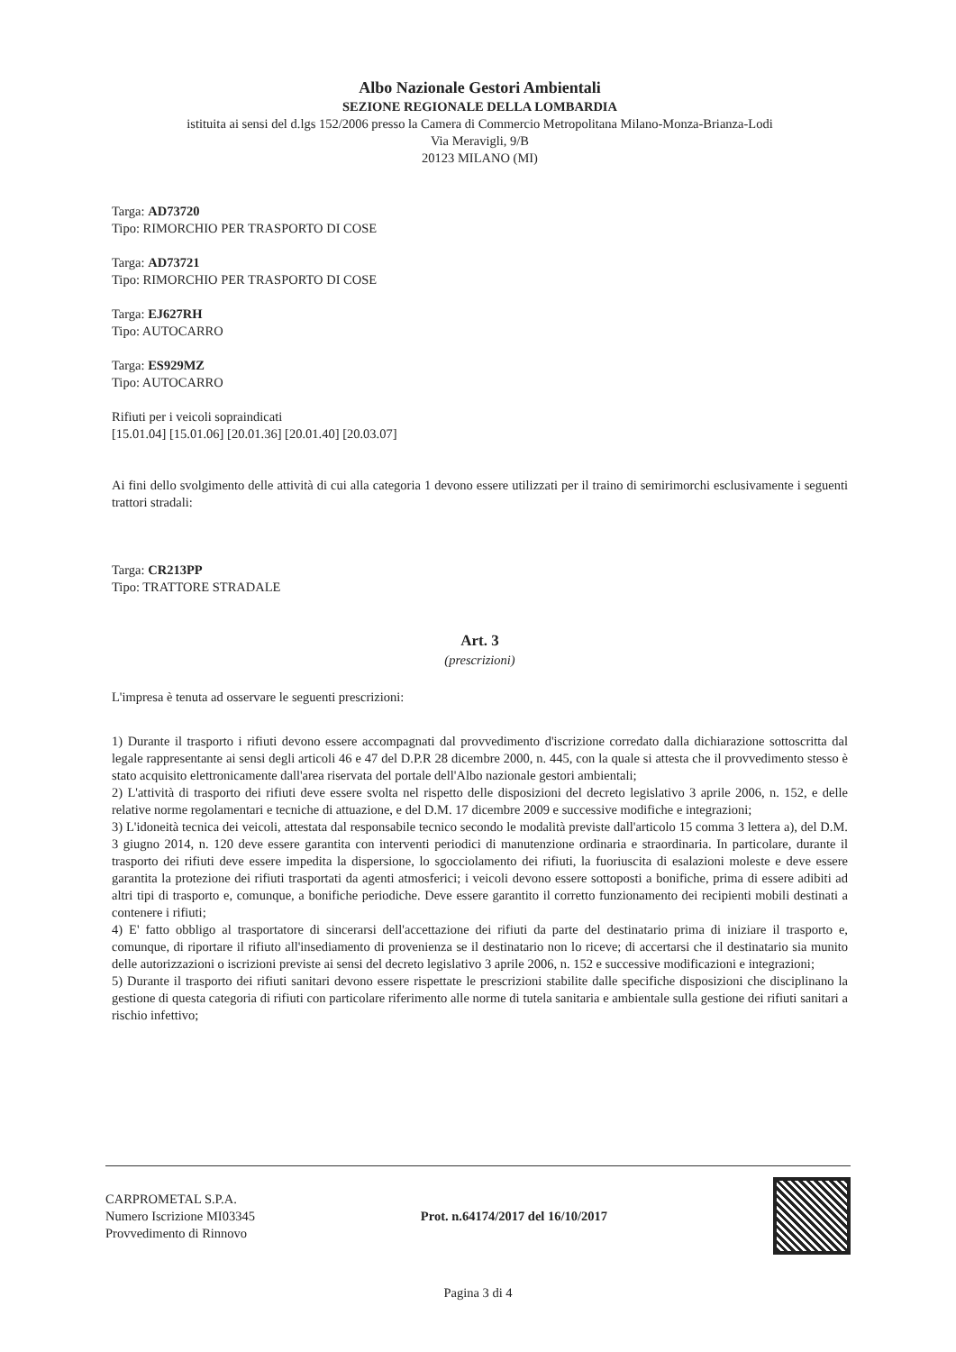Albo Nazionale Gestori Ambientali
SEZIONE REGIONALE DELLA LOMBARDIA
istituita ai sensi del d.lgs 152/2006 presso la Camera di Commercio Metropolitana Milano-Monza-Brianza-Lodi
Via Meravigli, 9/B
20123 MILANO (MI)
Targa: AD73720
Tipo: RIMORCHIO PER TRASPORTO DI COSE
Targa: AD73721
Tipo: RIMORCHIO PER TRASPORTO DI COSE
Targa: EJ627RH
Tipo: AUTOCARRO
Targa: ES929MZ
Tipo: AUTOCARRO
Rifiuti per i veicoli sopraindicati
[15.01.04] [15.01.06] [20.01.36] [20.01.40] [20.03.07]
Ai fini dello svolgimento delle attività di cui alla categoria 1 devono essere utilizzati per il traino di semirimorchi esclusivamente i seguenti trattori stradali:
Targa: CR213PP
Tipo: TRATTORE STRADALE
Art. 3
(prescrizioni)
L'impresa è tenuta ad osservare le seguenti prescrizioni:
1) Durante il trasporto i rifiuti devono essere accompagnati dal provvedimento d'iscrizione corredato dalla dichiarazione sottoscritta dal legale rappresentante ai sensi degli articoli 46 e 47 del D.P.R 28 dicembre 2000, n. 445, con la quale si attesta che il provvedimento stesso è stato acquisito elettronicamente dall'area riservata del portale dell'Albo nazionale gestori ambientali;
2) L'attività di trasporto dei rifiuti deve essere svolta nel rispetto delle disposizioni del decreto legislativo 3 aprile 2006, n. 152, e delle relative norme regolamentari e tecniche di attuazione, e del D.M. 17 dicembre 2009 e successive modifiche e integrazioni;
3) L'idoneità tecnica dei veicoli, attestata dal responsabile tecnico secondo le modalità previste dall'articolo 15 comma 3 lettera a), del D.M. 3 giugno 2014, n. 120 deve essere garantita con interventi periodici di manutenzione ordinaria e straordinaria. In particolare, durante il trasporto dei rifiuti deve essere impedita la dispersione, lo sgocciolamento dei rifiuti, la fuoriuscita di esalazioni moleste e deve essere garantita la protezione dei rifiuti trasportati da agenti atmosferici; i veicoli devono essere sottoposti a bonifiche, prima di essere adibiti ad altri tipi di trasporto e, comunque, a bonifiche periodiche. Deve essere garantito il corretto funzionamento dei recipienti mobili destinati a contenere i rifiuti;
4) E' fatto obbligo al trasportatore di sincerarsi dell'accettazione dei rifiuti da parte del destinatario prima di iniziare il trasporto e, comunque, di riportare il rifiuto all'insediamento di provenienza se il destinatario non lo riceve; di accertarsi che il destinatario sia munito delle autorizzazioni o iscrizioni previste ai sensi del decreto legislativo 3 aprile 2006, n. 152 e successive modificazioni e integrazioni;
5) Durante il trasporto dei rifiuti sanitari devono essere rispettate le prescrizioni stabilite dalle specifiche disposizioni che disciplinano la gestione di questa categoria di rifiuti con particolare riferimento alle norme di tutela sanitaria e ambientale sulla gestione dei rifiuti sanitari a rischio infettivo;
CARPROMETAL S.P.A.
Numero Iscrizione MI03345
Provvedimento di Rinnovo
Prot. n.64174/2017 del 16/10/2017
Pagina 3 di 4